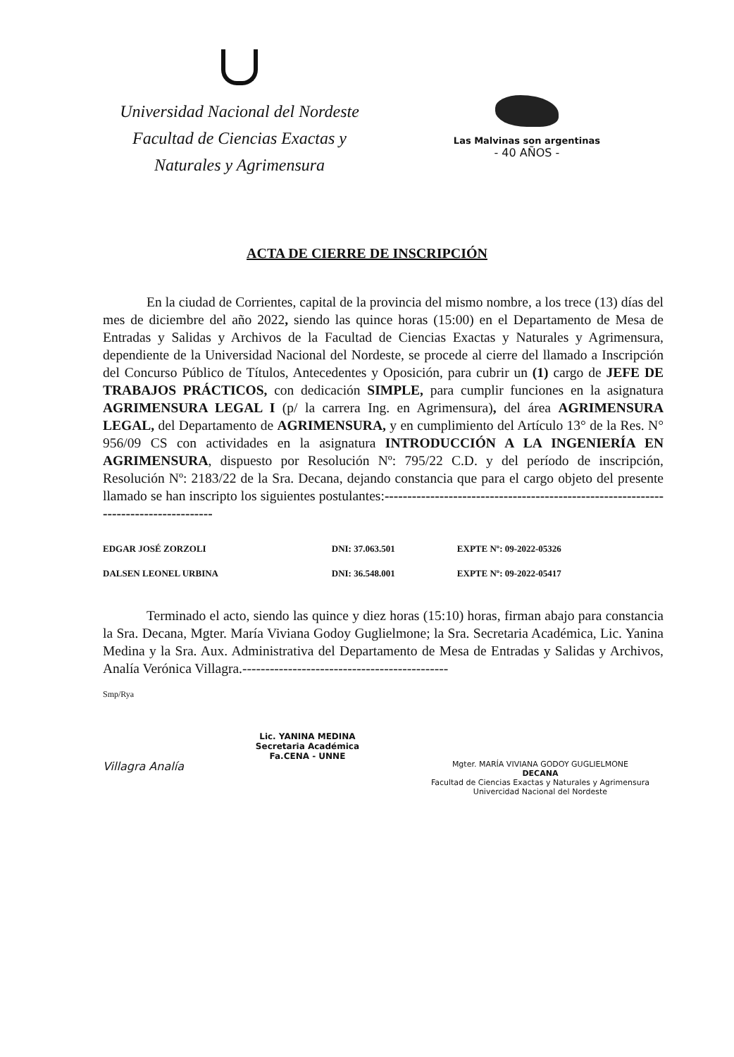Universidad Nacional del Nordeste
Facultad de Ciencias Exactas y
Naturales y Agrimensura
Las Malvinas son argentinas
- 40 AÑOS -
ACTA DE CIERRE DE INSCRIPCIÓN
En la ciudad de Corrientes, capital de la provincia del mismo nombre, a los trece (13) días del mes de diciembre del año 2022, siendo las quince horas (15:00) en el Departamento de Mesa de Entradas y Salidas y Archivos de la Facultad de Ciencias Exactas y Naturales y Agrimensura, dependiente de la Universidad Nacional del Nordeste, se procede al cierre del llamado a Inscripción del Concurso Público de Títulos, Antecedentes y Oposición, para cubrir un (1) cargo de JEFE DE TRABAJOS PRÁCTICOS, con dedicación SIMPLE, para cumplir funciones en la asignatura AGRIMENSURA LEGAL I (p/ la carrera Ing. en Agrimensura), del área AGRIMENSURA LEGAL, del Departamento de AGRIMENSURA, y en cumplimiento del Artículo 13° de la Res. N° 956/09 CS con actividades en la asignatura INTRODUCCIÓN A LA INGENIERÍA EN AGRIMENSURA, dispuesto por Resolución Nº: 795/22 C.D. y del período de inscripción, Resolución Nº: 2183/22 de la Sra. Decana, dejando constancia que para el cargo objeto del presente llamado se han inscripto los siguientes postulantes:-------------------------------------------------------------------------------------
| EDGAR JOSÉ ZORZOLI | DNI: 37.063.501 | EXPTE Nº: 09-2022-05326 |
| DALSEN LEONEL URBINA | DNI: 36.548.001 | EXPTE Nº: 09-2022-05417 |
Terminado el acto, siendo las quince y diez horas (15:10) horas, firman abajo para constancia la Sra. Decana, Mgter. María Viviana Godoy Guglielmone; la Sra. Secretaria Académica, Lic. Yanina Medina y la Sra. Aux. Administrativa del Departamento de Mesa de Entradas y Salidas y Archivos, Analía Verónica Villagra.---------------------------------------------
Smp/Rya
Villagra Analía
Lic. YANINA MEDINA
Secretaria Académica
Fa.CENA - UNNE
Mgter. MARÍA VIVIANA GODOY GUGLIELMONE
DECANA
Facultad de Ciencias Exactas y Naturales y Agrimensura
Univercidad Nacional del Nordeste